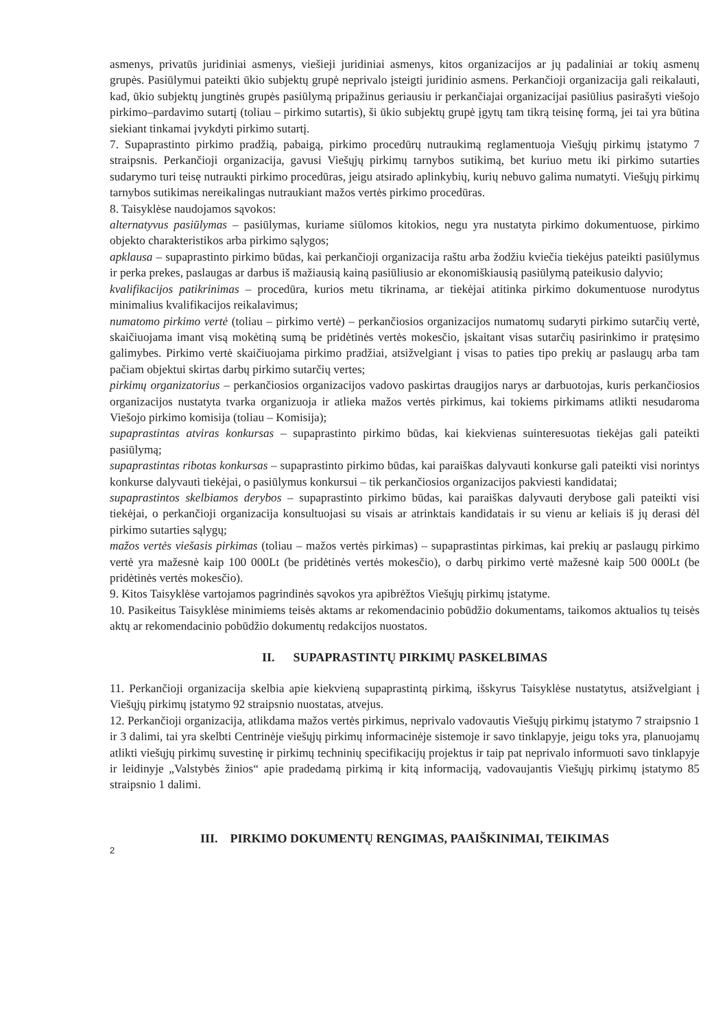asmenys, privatūs juridiniai asmenys, viešieji juridiniai asmenys, kitos organizacijos ar jų padaliniai ar tokių asmenų grupės. Pasiūlymui pateikti ūkio subjektų grupė neprivalo įsteigti juridinio asmens. Perkančioji organizacija gali reikalauti, kad, ūkio subjektų jungtinės grupės pasiūlymą pripažinus geriausiu ir perkančiajai organizacijai pasiūlius pasirašyti viešojo pirkimo–pardavimo sutartį (toliau – pirkimo sutartis), ši ūkio subjektų grupė įgytų tam tikrą teisinę formą, jei tai yra būtina siekiant tinkamai įvykdyti pirkimo sutartį.
7. Supaprastinto pirkimo pradžią, pabaigą, pirkimo procedūrų nutraukimą reglamentuoja Viešųjų pirkimų įstatymo 7 straipsnis. Perkančioji organizacija, gavusi Viešųjų pirkimų tarnybos sutikimą, bet kuriuo metu iki pirkimo sutarties sudarymo turi teisę nutraukti pirkimo procedūras, jeigu atsirado aplinkybių, kurių nebuvo galima numatyti. Viešųjų pirkimų tarnybos sutikimas nereikalingas nutraukiant mažos vertės pirkimo procedūras.
8. Taisyklėse naudojamos sąvokos:
alternatyvus pasiūlymas – pasiūlymas, kuriame siūlomos kitokios, negu yra nustatyta pirkimo dokumentuose, pirkimo objekto charakteristikos arba pirkimo sąlygos;
apklausa – supaprastinto pirkimo būdas, kai perkančioji organizacija raštu arba žodžiu kviečia tiekėjus pateikti pasiūlymus ir perka prekes, paslaugas ar darbus iš mažiausią kainą pasiūliusio ar ekonomiškiausią pasiūlymą pateikusio dalyvio;
kvalifikacijos patikrinimas – procedūra, kurios metu tikrinama, ar tiekėjai atitinka pirkimo dokumentuose nurodytus minimalius kvalifikacijos reikalavimus;
numatomo pirkimo vertė (toliau – pirkimo vertė) – perkančiosios organizacijos numatomų sudaryti pirkimo sutarčių vertė, skaičiuojama imant visą mokėtiną sumą be pridėtinės vertės mokesčio, įskaitant visas sutarčių pasirinkimo ir pratęsimo galimybes. Pirkimo vertė skaičiuojama pirkimo pradžiai, atsižvelgiant į visas to paties tipo prekių ar paslaugų arba tam pačiam objektui skirtas darbų pirkimo sutarčių vertes;
pirkimų organizatorius – perkančiosios organizacijos vadovo paskirtas draugijos narys ar darbuotojas, kuris perkančiosios organizacijos nustatyta tvarka organizuoja ir atlieka mažos vertės pirkimus, kai tokiems pirkimams atlikti nesudaroma Viešojo pirkimo komisija (toliau – Komisija);
supaprastintas atviras konkursas – supaprastinto pirkimo būdas, kai kiekvienas suinteresuotas tiekėjas gali pateikti pasiūlymą;
supaprastintas ribotas konkursas – supaprastinto pirkimo būdas, kai paraiškas dalyvauti konkurse gali pateikti visi norintys konkurse dalyvauti tiekėjai, o pasiūlymus konkursui – tik perkančiosios organizacijos pakviesti kandidatai;
supaprastintos skelbiamos derybos – supaprastinto pirkimo būdas, kai paraiškas dalyvauti derybose gali pateikti visi tiekėjai, o perkančioji organizacija konsultuojasi su visais ar atrinktais kandidatais ir su vienu ar keliais iš jų derasi dėl pirkimo sutarties sąlygų;
mažos vertės viešasis pirkimas (toliau – mažos vertės pirkimas) – supaprastintas pirkimas, kai prekių ar paslaugų pirkimo vertė yra mažesnė kaip 100 000Lt (be pridėtinės vertės mokesčio), o darbų pirkimo vertė mažesnė kaip 500 000Lt (be pridėtinės vertės mokesčio).
9. Kitos Taisyklėse vartojamos pagrindinės sąvokos yra apibrėžtos Viešųjų pirkimų įstatyme.
10. Pasikeitus Taisyklėse minimiems teisės aktams ar rekomendacinio pobūdžio dokumentams, taikomos aktualios tų teisės aktų ar rekomendacinio pobūdžio dokumentų redakcijos nuostatos.
II. SUPAPRASTINTŲ PIRKIMŲ PASKELBIMAS
11. Perkančioji organizacija skelbia apie kiekvieną supaprastintą pirkimą, išskyrus Taisyklėse nustatytus, atsižvelgiant į Viešųjų pirkimų įstatymo 92 straipsnio nuostatas, atvejus.
12. Perkančioji organizacija, atlikdama mažos vertės pirkimus, neprivalo vadovautis Viešųjų pirkimų įstatymo 7 straipsnio 1 ir 3 dalimi, tai yra skelbti Centrinėje viešųjų pirkimų informacinėje sistemoje ir savo tinklapyje, jeigu toks yra, planuojamų atlikti viešųjų pirkimų suvestinę ir pirkimų techninių specifikacijų projektus ir taip pat neprivalo informuoti savo tinklapyje ir leidinyje „Valstybės žinios“ apie pradedamą pirkimą ir kitą informaciją, vadovaujantis Viešųjų pirkimų įstatymo 85 straipsnio 1 dalimi.
III. PIRKIMO DOKUMENTŲ RENGIMAS, PAAIŠKINIMAI, TEIKIMAS
2